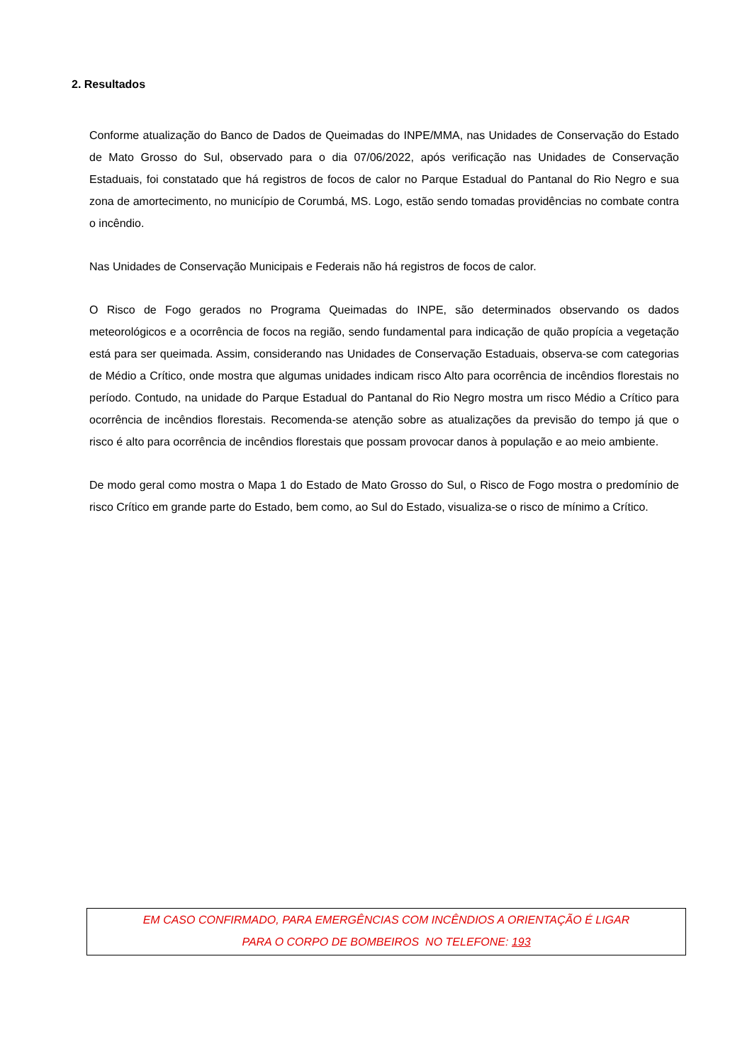2. Resultados
Conforme atualização do Banco de Dados de Queimadas do INPE/MMA, nas Unidades de Conservação do Estado de Mato Grosso do Sul, observado para o dia 07/06/2022, após verificação nas Unidades de Conservação Estaduais, foi constatado que há registros de focos de calor no Parque Estadual do Pantanal do Rio Negro e sua zona de amortecimento, no município de Corumbá, MS. Logo, estão sendo tomadas providências no combate contra o incêndio.
Nas Unidades de Conservação Municipais e Federais não há registros de focos de calor.
O Risco de Fogo gerados no Programa Queimadas do INPE, são determinados observando os dados meteorológicos e a ocorrência de focos na região, sendo fundamental para indicação de quão propícia a vegetação está para ser queimada. Assim, considerando nas Unidades de Conservação Estaduais, observa-se com categorias de Médio a Crítico, onde mostra que algumas unidades indicam risco Alto para ocorrência de incêndios florestais no período. Contudo, na unidade do Parque Estadual do Pantanal do Rio Negro mostra um risco Médio a Crítico para ocorrência de incêndios florestais. Recomenda-se atenção sobre as atualizações da previsão do tempo já que o risco é alto para ocorrência de incêndios florestais que possam provocar danos à população e ao meio ambiente.
De modo geral como mostra o Mapa 1 do Estado de Mato Grosso do Sul, o Risco de Fogo mostra o predomínio de risco Crítico em grande parte do Estado, bem como, ao Sul do Estado, visualiza-se o risco de mínimo a Crítico.
EM CASO CONFIRMADO, PARA EMERGÊNCIAS COM INCÊNDIOS A ORIENTAÇÃO É LIGAR
PARA O CORPO DE BOMBEIROS NO TELEFONE: 193